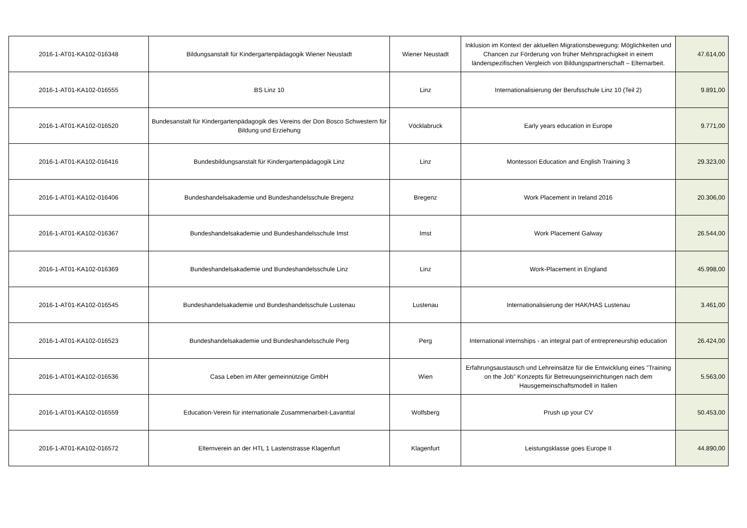| 2016-1-AT01-KA102-016348 | Bildungsanstalt für Kindergartenpädagogik Wiener Neustadt | Wiener Neustadt | Inklusion im Kontext der aktuellen Migrationsbewegung: Möglichkeiten und Chancen zur Förderung von früher Mehrsprachigkeit in einem länderspezifischen Vergleich von Bildungspartnerschaft – Elternarbeit. | 47.614,00 |
| 2016-1-AT01-KA102-016555 | BS Linz 10 | Linz | Internationalisierung der Berufsschule Linz 10 (Teil 2) | 9.891,00 |
| 2016-1-AT01-KA102-016520 | Bundesanstalt für Kindergartenpädagogik des Vereins der Don Bosco Schwestern für Bildung und Erziehung | Vöcklabruck | Early years education in Europe | 9.771,00 |
| 2016-1-AT01-KA102-016416 | Bundesbildungsanstalt für Kindergartenpädagogik Linz | Linz | Montessori Education and English Training 3 | 29.323,00 |
| 2016-1-AT01-KA102-016406 | Bundeshandelsakademie und Bundeshandelsschule Bregenz | Bregenz | Work Placement in Ireland 2016 | 20.306,00 |
| 2016-1-AT01-KA102-016367 | Bundeshandelsakademie und Bundeshandelsschule Imst | Imst | Work Placement Galway | 26.544,00 |
| 2016-1-AT01-KA102-016369 | Bundeshandelsakademie und Bundeshandelsschule Linz | Linz | Work-Placement in England | 45.998,00 |
| 2016-1-AT01-KA102-016545 | Bundeshandelsakademie und Bundeshandelsschule Lustenau | Lustenau | Internationalisierung der HAK/HAS Lustenau | 3.461,00 |
| 2016-1-AT01-KA102-016523 | Bundeshandelsakademie und Bundeshandelsschule Perg | Perg | International internships - an integral part of entrepreneurship education | 26.424,00 |
| 2016-1-AT01-KA102-016536 | Casa Leben im Alter gemeinnützige GmbH | Wien | Erfahrungsaustausch und Lehreinsätze für die Entwicklung eines "Training on the Job" Konzepts für Betreuungseinrichtungen nach dem Hausgemeinschaftsmodell in Italien | 5.563,00 |
| 2016-1-AT01-KA102-016559 | Education-Verein für internationale Zusammenarbeit-Lavanttal | Wolfsberg | Prush up your CV | 50.453,00 |
| 2016-1-AT01-KA102-016572 | Elternverein an der HTL 1 Lastenstrasse Klagenfurt | Klagenfurt | Leistungsklasse goes Europe II | 44.890,00 |